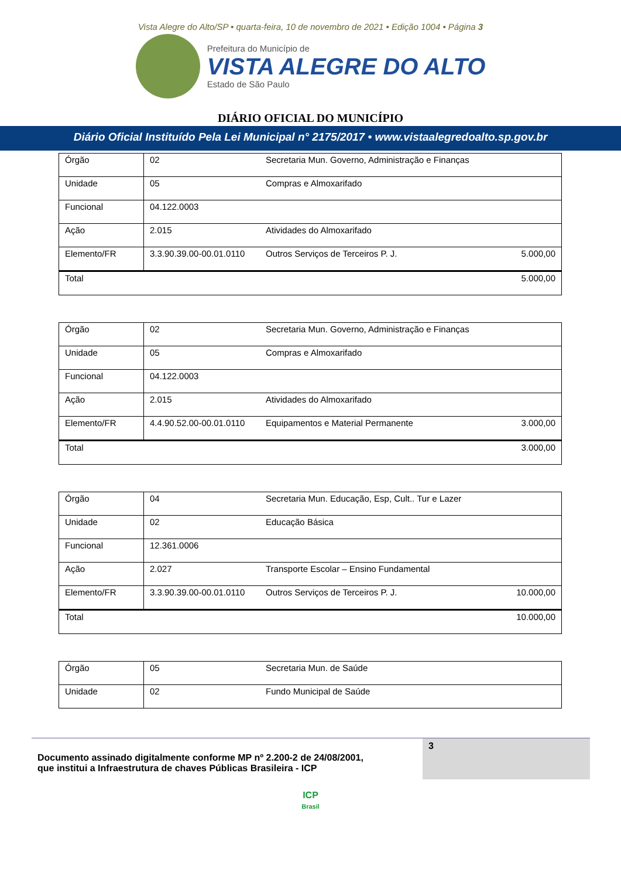Vista Alegre do Alto/SP • quarta-feira, 10 de novembro de 2021 • Edição 1004 • Página 3
Prefeitura do Município de
VISTA ALEGRE DO ALTO
Estado de São Paulo
DIÁRIO OFICIAL DO MUNICÍPIO
Diário Oficial Instituído Pela Lei Municipal n° 2175/2017 • www.vistaalegredoalto.sp.gov.br
| Órgão | 02 | Secretaria Mun. Governo, Administração e Finanças | |
| Unidade | 05 | Compras e Almoxarifado | |
| Funcional | 04.122.0003 | | |
| Ação | 2.015 | Atividades do Almoxarifado | |
| Elemento/FR | 3.3.90.39.00-00.01.0110 | Outros Serviços de Terceiros P. J. | 5.000,00 |
| Total | | | 5.000,00 |
| Órgão | 02 | Secretaria Mun. Governo, Administração e Finanças | |
| Unidade | 05 | Compras e Almoxarifado | |
| Funcional | 04.122.0003 | | |
| Ação | 2.015 | Atividades do Almoxarifado | |
| Elemento/FR | 4.4.90.52.00-00.01.0110 | Equipamentos e Material Permanente | 3.000,00 |
| Total | | | 3.000,00 |
| Órgão | 04 | Secretaria Mun. Educação, Esp, Cult.. Tur e Lazer | |
| Unidade | 02 | Educação Básica | |
| Funcional | 12.361.0006 | | |
| Ação | 2.027 | Transporte Escolar – Ensino Fundamental | |
| Elemento/FR | 3.3.90.39.00-00.01.0110 | Outros Serviços de Terceiros P. J. | 10.000,00 |
| Total | | | 10.000,00 |
| Órgão | 05 | Secretaria Mun. de Saúde |
| Unidade | 02 | Fundo Municipal de Saúde |
Documento assinado digitalmente conforme MP nº 2.200-2 de 24/08/2001,
que institui a Infraestrutura de chaves Públicas Brasileira - ICP
3
ICP
Brasil